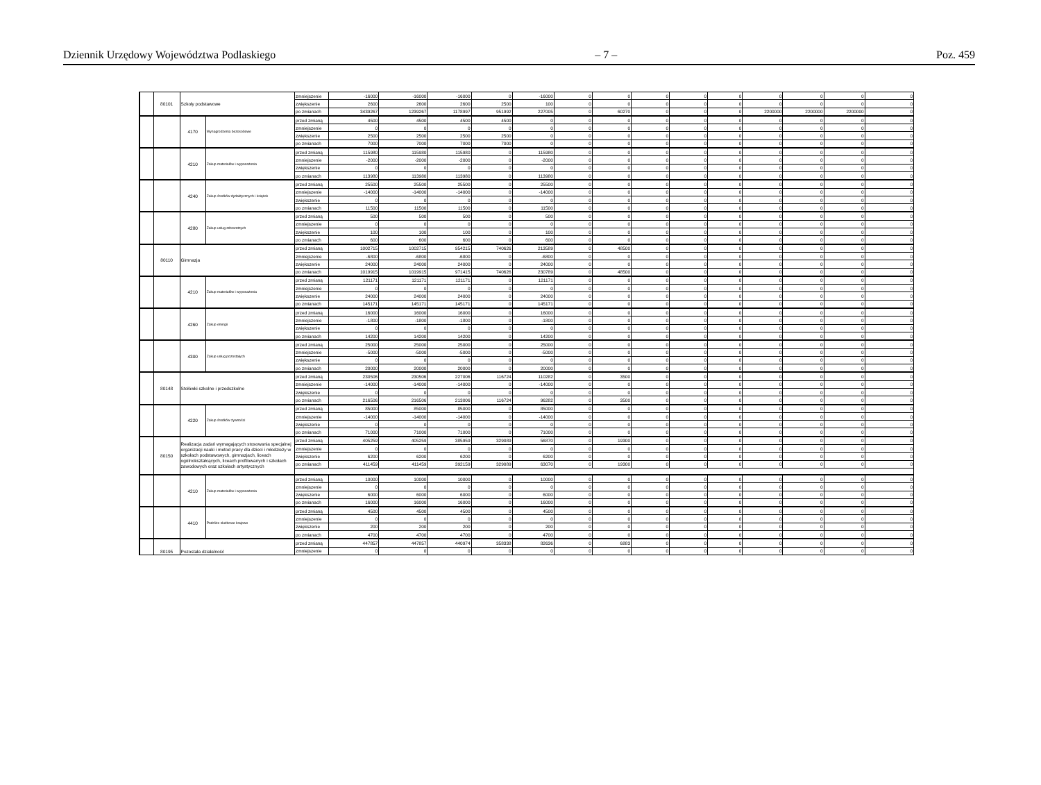Dziennik Urzędowy Województwa Podlaskiego – 7 – Poz. 459
| | 80101 | Szkoły podstawowe | | zmniejszenie | -16000 | -16000 | -16000 | 0 | -16000 | 0 | 0 | 0 | 0 | 0 | 0 | 0 | 0 | 0 |
| | | | | zwiększenie | 2600 | 2600 | 2600 | 2500 | 100 | 0 | 0 | 0 | 0 | 0 | 0 | 0 | 0 | 0 |
| | | | | po zmianach | 3439267 | 1239267 | 1178997 | 951992 | 227005 | 0 | 60270 | 0 | 0 | 0 | 2200000 | 2200000 | 2200000 | 0 |
| | | 4170 | Wynagrodzenia bezosobowe | przed zmianą | 4500 | 4500 | 4500 | 4500 | 0 | 0 | 0 | 0 | 0 | 0 | 0 | 0 | 0 | 0 |
| | | | | zmniejszenie | 0 | 0 | 0 | 0 | 0 | 0 | 0 | 0 | 0 | 0 | 0 | 0 | 0 | 0 |
| | | | | zwiększenie | 2500 | 2500 | 2500 | 2500 | 0 | 0 | 0 | 0 | 0 | 0 | 0 | 0 | 0 | 0 |
| | | | | po zmianach | 7000 | 7000 | 7000 | 7000 | 0 | 0 | 0 | 0 | 0 | 0 | 0 | 0 | 0 | 0 |
| | | 4210 | Zakup materiałów i wyposażenia | przed zmianą | 115980 | 115980 | 115980 | 0 | 115980 | 0 | 0 | 0 | 0 | 0 | 0 | 0 | 0 | 0 |
| | | | | zmniejszenie | -2000 | -2000 | -2000 | 0 | -2000 | 0 | 0 | 0 | 0 | 0 | 0 | 0 | 0 | 0 |
| | | | | zwiększenie | 0 | 0 | 0 | 0 | 0 | 0 | 0 | 0 | 0 | 0 | 0 | 0 | 0 | 0 |
| | | | | po zmianach | 113980 | 113980 | 113980 | 0 | 113980 | 0 | 0 | 0 | 0 | 0 | 0 | 0 | 0 | 0 |
| | | 4240 | Zakup środków dydaktycznych i książek | przed zmianą | 25500 | 25500 | 25500 | 0 | 25500 | 0 | 0 | 0 | 0 | 0 | 0 | 0 | 0 | 0 |
| | | | | zmniejszenie | -14000 | -14000 | -14000 | 0 | -14000 | 0 | 0 | 0 | 0 | 0 | 0 | 0 | 0 | 0 |
| | | | | zwiększenie | 0 | 0 | 0 | 0 | 0 | 0 | 0 | 0 | 0 | 0 | 0 | 0 | 0 | 0 |
| | | | | po zmianach | 11500 | 11500 | 11500 | 0 | 11500 | 0 | 0 | 0 | 0 | 0 | 0 | 0 | 0 | 0 |
| | | 4280 | Zakup usług zdrowotnych | przed zmianą | 500 | 500 | 500 | 0 | 500 | 0 | 0 | 0 | 0 | 0 | 0 | 0 | 0 | 0 |
| | | | | zmniejszenie | 0 | 0 | 0 | 0 | 0 | 0 | 0 | 0 | 0 | 0 | 0 | 0 | 0 | 0 |
| | | | | zwiększenie | 100 | 100 | 100 | 0 | 100 | 0 | 0 | 0 | 0 | 0 | 0 | 0 | 0 | 0 |
| | | | | po zmianach | 600 | 600 | 600 | 0 | 600 | 0 | 0 | 0 | 0 | 0 | 0 | 0 | 0 | 0 |
| | 80110 | Gimnazja | | przed zmianą | 1002715 | 1002715 | 954215 | 740626 | 213589 | 0 | 48500 | 0 | 0 | 0 | 0 | 0 | 0 | 0 |
| | | | | zmniejszenie | -6800 | -6800 | -6800 | 0 | -6800 | 0 | 0 | 0 | 0 | 0 | 0 | 0 | 0 | 0 |
| | | | | zwiększenie | 24000 | 24000 | 24000 | 0 | 24000 | 0 | 0 | 0 | 0 | 0 | 0 | 0 | 0 | 0 |
| | | | | po zmianach | 1019915 | 1019915 | 971415 | 740626 | 230789 | 0 | 48500 | 0 | 0 | 0 | 0 | 0 | 0 | 0 |
| | | 4210 | Zakup materiałów i wyposażenia | przed zmianą | 121171 | 121171 | 121171 | 0 | 121171 | 0 | 0 | 0 | 0 | 0 | 0 | 0 | 0 | 0 |
| | | | | zmniejszenie | 0 | 0 | 0 | 0 | 0 | 0 | 0 | 0 | 0 | 0 | 0 | 0 | 0 | 0 |
| | | | | zwiększenie | 24000 | 24000 | 24000 | 0 | 24000 | 0 | 0 | 0 | 0 | 0 | 0 | 0 | 0 | 0 |
| | | | | po zmianach | 145171 | 145171 | 145171 | 0 | 145171 | 0 | 0 | 0 | 0 | 0 | 0 | 0 | 0 | 0 |
| | | 4260 | Zakup energii | przed zmianą | 16000 | 16000 | 16000 | 0 | 16000 | 0 | 0 | 0 | 0 | 0 | 0 | 0 | 0 | 0 |
| | | | | zmniejszenie | -1800 | -1800 | -1800 | 0 | -1800 | 0 | 0 | 0 | 0 | 0 | 0 | 0 | 0 | 0 |
| | | | | zwiększenie | 0 | 0 | 0 | 0 | 0 | 0 | 0 | 0 | 0 | 0 | 0 | 0 | 0 | 0 |
| | | | | po zmianach | 14200 | 14200 | 14200 | 0 | 14200 | 0 | 0 | 0 | 0 | 0 | 0 | 0 | 0 | 0 |
| | | 4300 | Zakup usług pozostałych | przed zmianą | 25000 | 25000 | 25000 | 0 | 25000 | 0 | 0 | 0 | 0 | 0 | 0 | 0 | 0 | 0 |
| | | | | zmniejszenie | -5000 | -5000 | -5000 | 0 | -5000 | 0 | 0 | 0 | 0 | 0 | 0 | 0 | 0 | 0 |
| | | | | zwiększenie | 0 | 0 | 0 | 0 | 0 | 0 | 0 | 0 | 0 | 0 | 0 | 0 | 0 | 0 |
| | | | | po zmianach | 20000 | 20000 | 20000 | 0 | 20000 | 0 | 0 | 0 | 0 | 0 | 0 | 0 | 0 | 0 |
| | 80148 | Stołówki szkolne i przedszkolne | | przed zmianą | 230506 | 230506 | 227006 | 116724 | 110282 | 0 | 3500 | 0 | 0 | 0 | 0 | 0 | 0 | 0 |
| | | | | zmniejszenie | -14000 | -14000 | -14000 | 0 | -14000 | 0 | 0 | 0 | 0 | 0 | 0 | 0 | 0 | 0 |
| | | | | zwiększenie | 0 | 0 | 0 | 0 | 0 | 0 | 0 | 0 | 0 | 0 | 0 | 0 | 0 | 0 |
| | | | | po zmianach | 216506 | 216506 | 213006 | 116724 | 96282 | 0 | 3500 | 0 | 0 | 0 | 0 | 0 | 0 | 0 |
| | | 4220 | Zakup środków żywności | przed zmianą | 85000 | 85000 | 85000 | 0 | 85000 | 0 | 0 | 0 | 0 | 0 | 0 | 0 | 0 | 0 |
| | | | | zmniejszenie | -14000 | -14000 | -14000 | 0 | -14000 | 0 | 0 | 0 | 0 | 0 | 0 | 0 | 0 | 0 |
| | | | | zwiększenie | 0 | 0 | 0 | 0 | 0 | 0 | 0 | 0 | 0 | 0 | 0 | 0 | 0 | 0 |
| | | | | po zmianach | 71000 | 71000 | 71000 | 0 | 71000 | 0 | 0 | 0 | 0 | 0 | 0 | 0 | 0 | 0 |
| | 80150 | Realizacja zadań wymagających stosowania specjalnej organizacji nauki i metod pracy dla dzieci i młodzieży w szkołach podstawowych, gimnazjach, liceach ogólnokształcących, liceach profilowanych i szkołach zawodowych oraz szkołach artystycznych | | przed zmianą | 405259 | 405259 | 385959 | 329089 | 56870 | 0 | 19300 | 0 | 0 | 0 | 0 | 0 | 0 | 0 |
| | | | | zmniejszenie | 0 | 0 | 0 | 0 | 0 | 0 | 0 | 0 | 0 | 0 | 0 | 0 | 0 | 0 |
| | | | | zwiększenie | 6200 | 6200 | 6200 | 0 | 6200 | 0 | 0 | 0 | 0 | 0 | 0 | 0 | 0 | 0 |
| | | | | po zmianach | 411459 | 411459 | 392159 | 329089 | 63070 | 0 | 19300 | 0 | 0 | 0 | 0 | 0 | 0 | 0 |
| | | 4210 | Zakup materiałów i wyposażenia | przed zmianą | 10000 | 10000 | 10000 | 0 | 10000 | 0 | 0 | 0 | 0 | 0 | 0 | 0 | 0 | 0 |
| | | | | zmniejszenie | 0 | 0 | 0 | 0 | 0 | 0 | 0 | 0 | 0 | 0 | 0 | 0 | 0 | 0 |
| | | | | zwiększenie | 6000 | 6000 | 6000 | 0 | 6000 | 0 | 0 | 0 | 0 | 0 | 0 | 0 | 0 | 0 |
| | | | | po zmianach | 16000 | 16000 | 16000 | 0 | 16000 | 0 | 0 | 0 | 0 | 0 | 0 | 0 | 0 | 0 |
| | | 4410 | Podróże służbowe krajowe | przed zmianą | 4500 | 4500 | 4500 | 0 | 4500 | 0 | 0 | 0 | 0 | 0 | 0 | 0 | 0 | 0 |
| | | | | zmniejszenie | 0 | 0 | 0 | 0 | 0 | 0 | 0 | 0 | 0 | 0 | 0 | 0 | 0 | 0 |
| | | | | zwiększenie | 200 | 200 | 200 | 0 | 200 | 0 | 0 | 0 | 0 | 0 | 0 | 0 | 0 | 0 |
| | | | | po zmianach | 4700 | 4700 | 4700 | 0 | 4700 | 0 | 0 | 0 | 0 | 0 | 0 | 0 | 0 | 0 |
| | 80195 | Pozostała działalność | | przed zmianą | 447857 | 447857 | 440974 | 358338 | 82636 | 0 | 6883 | 0 | 0 | 0 | 0 | 0 | 0 | 0 |
| | | | | zmniejszenie | 0 | 0 | 0 | 0 | 0 | 0 | 0 | 0 | 0 | 0 | 0 | 0 | 0 | 0 |